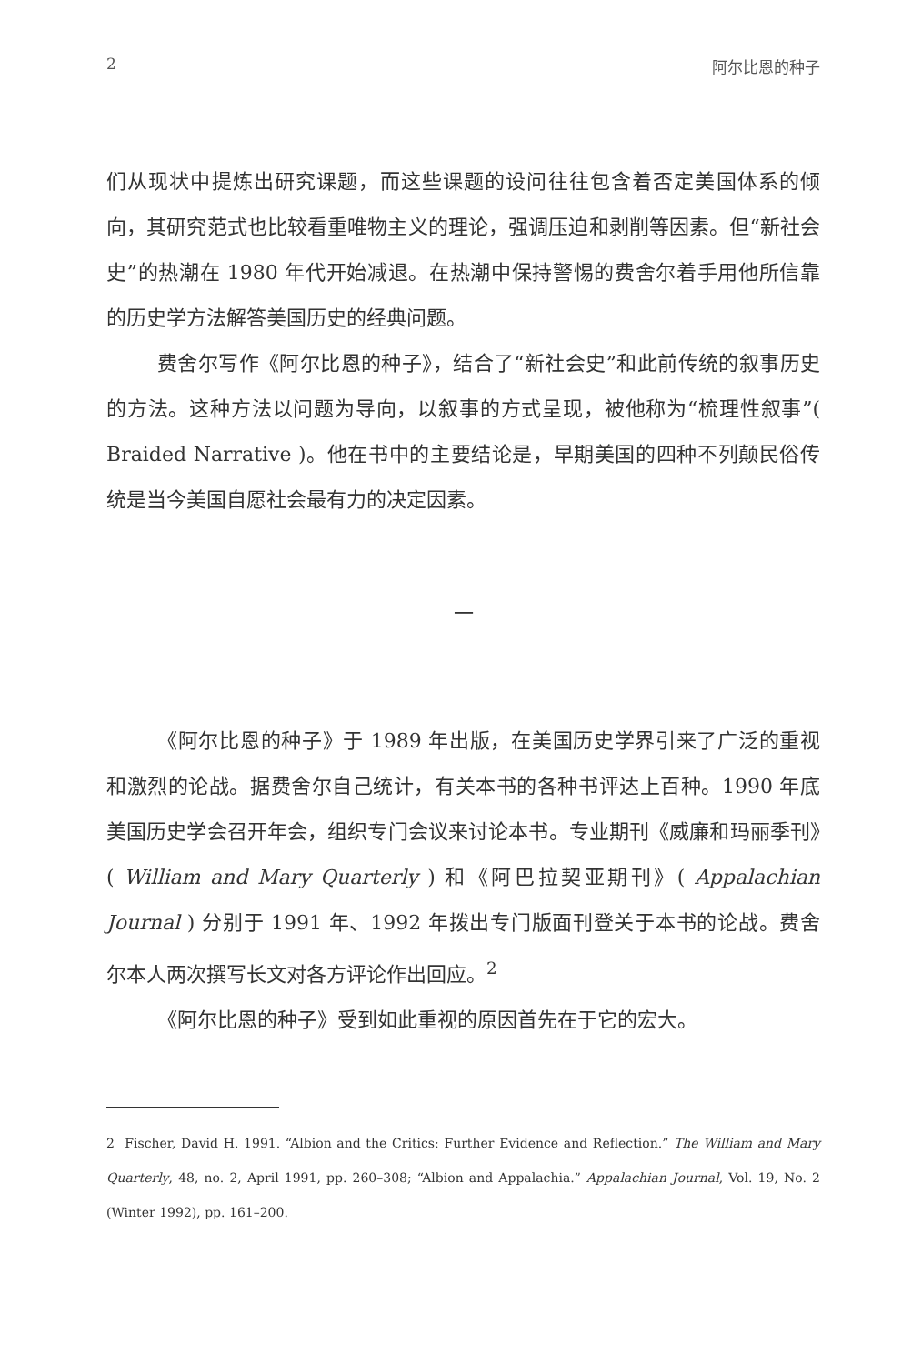2 阿尔比恩的种子
们从现状中提炼出研究课题，而这些课题的设问往往包含着否定美国体系的倾向，其研究范式也比较看重唯物主义的理论，强调压迫和剥削等因素。但“新社会史”的热潮在 1980 年代开始减退。在热潮中保持警惕的费舍尔着手用他所信靠的历史学方法解答美国历史的经典问题。
费舍尔写作《阿尔比恩的种子》，结合了“新社会史”和此前传统的叙事历史的方法。这种方法以问题为导向，以叙事的方式呈现，被他称为“梳理性叙事”( Braided Narrative )。他在书中的主要结论是，早期美国的四种不列颠民俗传统是当今美国自愿社会最有力的决定因素。
一
《阿尔比恩的种子》于 1989 年出版，在美国历史学界引来了广泛的重视和激烈的论战。据费舍尔自己统计，有关本书的各种书评达上百种。1990 年底美国历史学会召开年会，组织专门会议来讨论本书。专业期刊《威廉和玛丽季刊》( William and Mary Quarterly ) 和《阿巴拉契亚期刊》( Appalachian Journal ) 分别于 1991 年、1992 年拨出专门版面刊登关于本书的论战。费舍尔本人两次撰写长文对各方评论作出回应。<sup>2</sup>
《阿尔比恩的种子》受到如此重视的原因首先在于它的宏大。
2 Fischer, David H. 1991. “Albion and the Critics: Further Evidence and Reflection.” The William and Mary Quarterly, 48, no. 2, April 1991, pp. 260–308; “Albion and Appalachia.” Appalachian Journal, Vol. 19, No. 2 (Winter 1992), pp. 161–200.